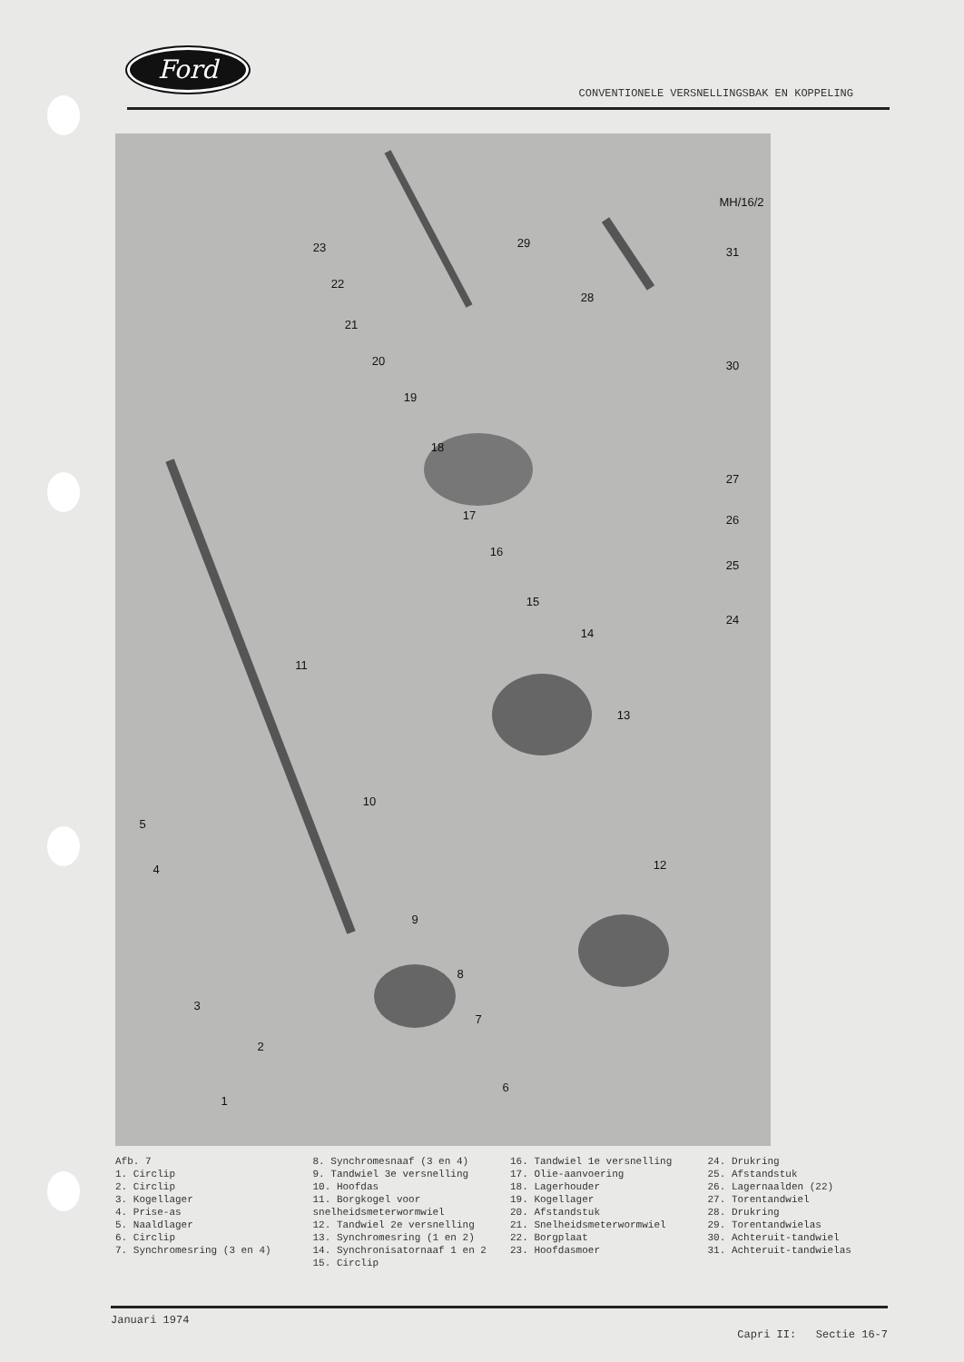Ford
CONVENTIONELE VERSNELLINGSBAK EN KOPPELING
MH/16/2
1
2
3
4
5
6
7
8
9
10
11
12
13
14
15
16
17
18
19
20
21
22
23
24
25
26
27
28
29
30
31
Afb. 7
1. Circlip
2. Circlip
3. Kogellager
4. Prise-as
5. Naaldlager
6. Circlip
7. Synchromesring (3 en 4)
8. Synchromesnaaf (3 en 4)
9. Tandwiel 3e versnelling
10. Hoofdas
11. Borgkogel voor snelheidsmeterwormwiel
12. Tandwiel 2e versnelling
13. Synchromesring (1 en 2)
14. Synchronisatornaaf 1 en 2
15. Circlip
16. Tandwiel 1e versnelling
17. Olie-aanvoering
18. Lagerhouder
19. Kogellager
20. Afstandstuk
21. Snelheidsmeterwormwiel
22. Borgplaat
23. Hoofdasmoer
24. Drukring
25. Afstandstuk
26. Lagernaalden (22)
27. Torentandwiel
28. Drukring
29. Torentandwielas
30. Achteruit-tandwiel
31. Achteruit-tandwielas
Januari 1974 Capri II: Sectie 16-7